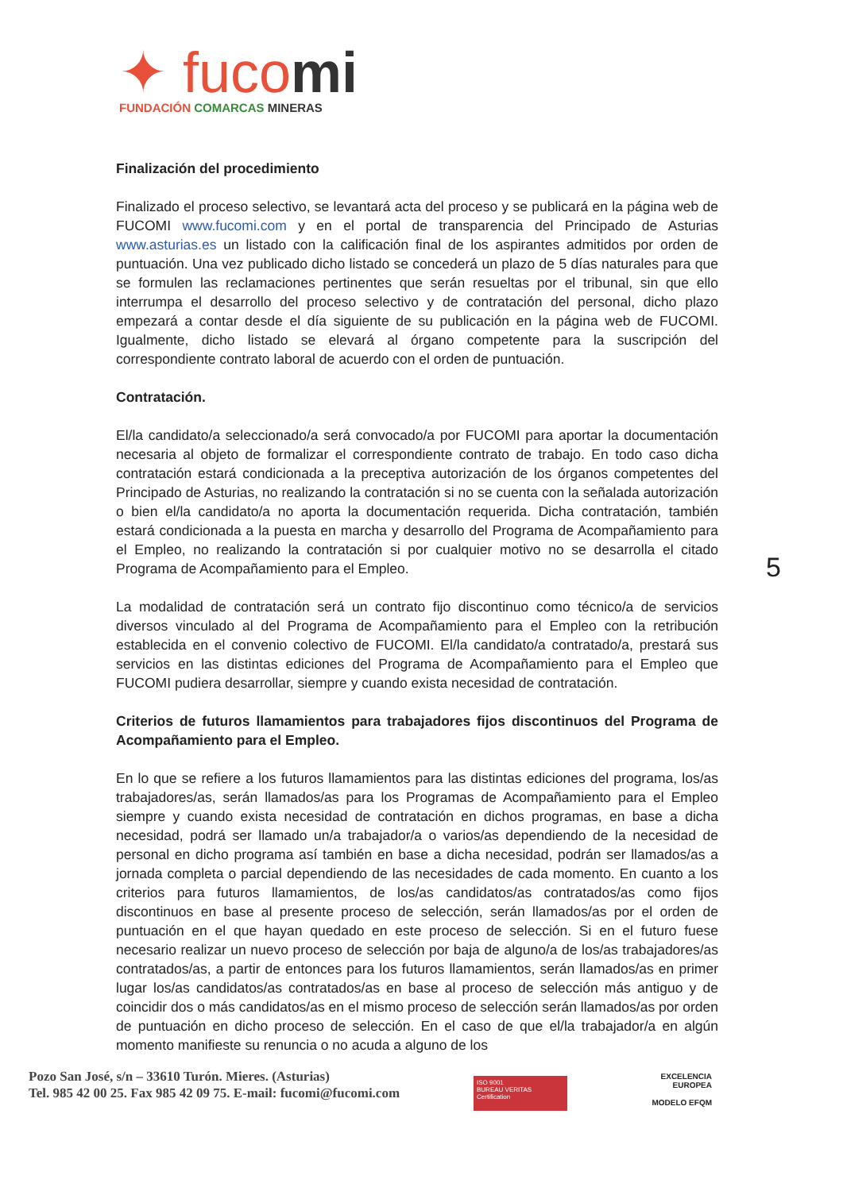✦ fucomi
FUNDACIÓN COMARCAS MINERAS
Finalización del procedimiento
Finalizado el proceso selectivo, se levantará acta del proceso y se publicará en la página web de FUCOMI www.fucomi.com y en el portal de transparencia del Principado de Asturias www.asturias.es un listado con la calificación final de los aspirantes admitidos por orden de puntuación. Una vez publicado dicho listado se concederá un plazo de 5 días naturales para que se formulen las reclamaciones pertinentes que serán resueltas por el tribunal, sin que ello interrumpa el desarrollo del proceso selectivo y de contratación del personal, dicho plazo empezará a contar desde el día siguiente de su publicación en la página web de FUCOMI. Igualmente, dicho listado se elevará al órgano competente para la suscripción del correspondiente contrato laboral de acuerdo con el orden de puntuación.
Contratación.
El/la candidato/a seleccionado/a será convocado/a por FUCOMI para aportar la documentación necesaria al objeto de formalizar el correspondiente contrato de trabajo. En todo caso dicha contratación estará condicionada a la preceptiva autorización de los órganos competentes del Principado de Asturias, no realizando la contratación si no se cuenta con la señalada autorización o bien el/la candidato/a no aporta la documentación requerida. Dicha contratación, también estará condicionada a la puesta en marcha y desarrollo del Programa de Acompañamiento para el Empleo, no realizando la contratación si por cualquier motivo no se desarrolla el citado Programa de Acompañamiento para el Empleo.
La modalidad de contratación será un contrato fijo discontinuo como técnico/a de servicios diversos vinculado al del Programa de Acompañamiento para el Empleo con la retribución establecida en el convenio colectivo de FUCOMI. El/la candidato/a contratado/a, prestará sus servicios en las distintas ediciones del Programa de Acompañamiento para el Empleo que FUCOMI pudiera desarrollar, siempre y cuando exista necesidad de contratación.
Criterios de futuros llamamientos para trabajadores fijos discontinuos del Programa de Acompañamiento para el Empleo.
En lo que se refiere a los futuros llamamientos para las distintas ediciones del programa, los/as trabajadores/as, serán llamados/as para los Programas de Acompañamiento para el Empleo siempre y cuando exista necesidad de contratación en dichos programas, en base a dicha necesidad, podrá ser llamado un/a trabajador/a o varios/as dependiendo de la necesidad de personal en dicho programa así también en base a dicha necesidad, podrán ser llamados/as a jornada completa o parcial dependiendo de las necesidades de cada momento. En cuanto a los criterios para futuros llamamientos, de los/as candidatos/as contratados/as como fijos discontinuos en base al presente proceso de selección, serán llamados/as por el orden de puntuación en el que hayan quedado en este proceso de selección. Si en el futuro fuese necesario realizar un nuevo proceso de selección por baja de alguno/a de los/as trabajadores/as contratados/as, a partir de entonces para los futuros llamamientos, serán llamados/as en primer lugar los/as candidatos/as contratados/as en base al proceso de selección más antiguo y de coincidir dos o más candidatos/as en el mismo proceso de selección serán llamados/as por orden de puntuación en dicho proceso de selección. En el caso de que el/la trabajador/a en algún momento manifieste su renuncia o no acuda a alguno de los
5
Pozo San José, s/n – 33610 Turón. Mieres. (Asturias)
Tel. 985 42 00 25. Fax 985 42 09 75. E-mail: fucomi@fucomi.com
ISO 9001
BUREAU VERITAS
Certification
EXCELENCIA
EUROPEA
MODELO EFQM